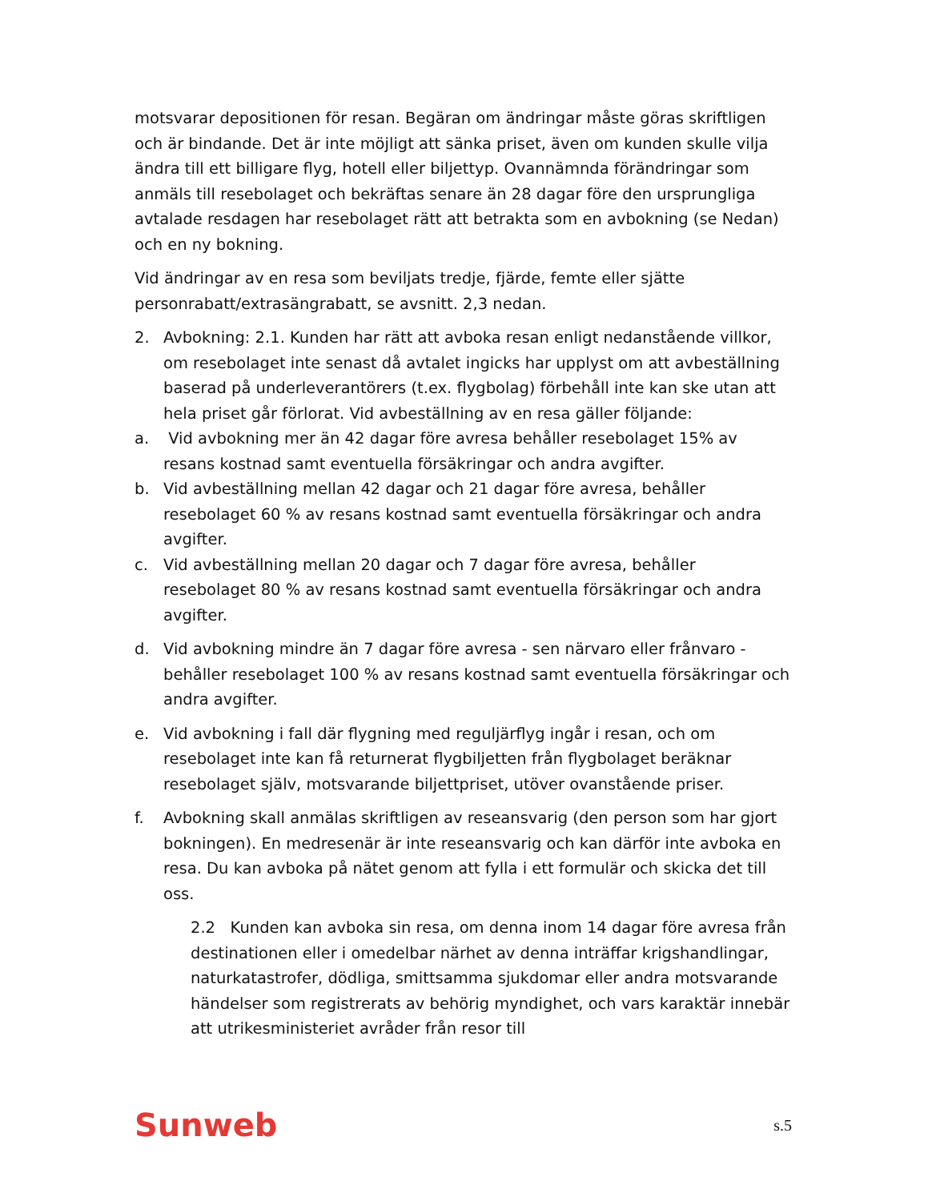motsvarar depositionen för resan. Begäran om ändringar måste göras skriftligen och är bindande. Det är inte möjligt att sänka priset, även om kunden skulle vilja ändra till ett billigare flyg, hotell eller biljettyp. Ovannämnda förändringar som anmäls till resebolaget och bekräftas senare än 28 dagar före den ursprungliga avtalade resdagen har resebolaget rätt att betrakta som en avbokning (se Nedan) och en ny bokning.
Vid ändringar av en resa som beviljats tredje, fjärde, femte eller sjätte personrabatt/extrasängrabatt, se avsnitt. 2,3 nedan.
2. Avbokning: 2.1. Kunden har rätt att avboka resan enligt nedanstående villkor, om resebolaget inte senast då avtalet ingicks har upplyst om att avbeställning baserad på underleverantörers (t.ex. flygbolag) förbehåll inte kan ske utan att hela priset går förlorat. Vid avbeställning av en resa gäller följande:
a. Vid avbokning mer än 42 dagar före avresa behåller resebolaget 15% av resans kostnad samt eventuella försäkringar och andra avgifter.
b. Vid avbeställning mellan 42 dagar och 21 dagar före avresa, behåller resebolaget 60 % av resans kostnad samt eventuella försäkringar och andra avgifter.
c. Vid avbeställning mellan 20 dagar och 7 dagar före avresa, behåller resebolaget 80 % av resans kostnad samt eventuella försäkringar och andra avgifter.
d. Vid avbokning mindre än 7 dagar före avresa - sen närvaro eller frånvaro - behåller resebolaget 100 % av resans kostnad samt eventuella försäkringar och andra avgifter.
e. Vid avbokning i fall där flygning med reguljärflyg ingår i resan, och om resebolaget inte kan få returnerat flygbiljetten från flygbolaget beräknar resebolaget själv, motsvarande biljettpriset, utöver ovanstående priser.
f. Avbokning skall anmälas skriftligen av reseansvarig (den person som har gjort bokningen). En medresenär är inte reseansvarig och kan därför inte avboka en resa. Du kan avboka på nätet genom att fylla i ett formulär och skicka det till oss.
2.2 Kunden kan avboka sin resa, om denna inom 14 dagar före avresa från destinationen eller i omedelbar närhet av denna inträffar krigshandlingar, naturkatastrofer, dödliga, smittsamma sjukdomar eller andra motsvarande händelser som registrerats av behörig myndighet, och vars karaktär innebär att utrikesministeriet avråder från resor till
Sunweb s.5